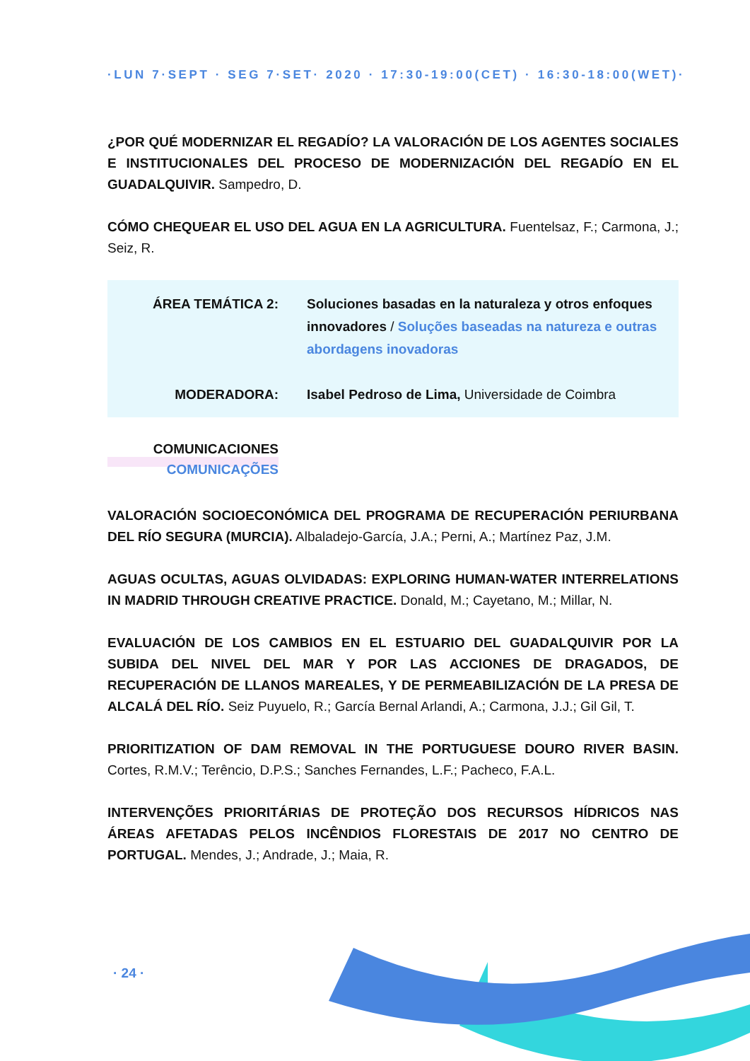·LUN 7·SEPT · SEG 7·SET· 2020 · 17:30-19:00(CET) · 16:30-18:00(WET)·
¿POR QUÉ MODERNIZAR EL REGADÍO? LA VALORACIÓN DE LOS AGENTES SOCIALES E INSTITUCIONALES DEL PROCESO DE MODERNIZACIÓN DEL REGADÍO EN EL GUADALQUIVIR. Sampedro, D.
CÓMO CHEQUEAR EL USO DEL AGUA EN LA AGRICULTURA. Fuentelsaz, F.; Carmona, J.; Seiz, R.
ÁREA TEMÁTICA 2: Soluciones basadas en la naturaleza y otros enfoques innovadores / Soluções baseadas na natureza e outras abordagens inovadoras
MODERADORA: Isabel Pedroso de Lima, Universidade de Coimbra
COMUNICACIONES
COMUNICAÇÕES
VALORACIÓN SOCIOECONÓMICA DEL PROGRAMA DE RECUPERACIÓN PERIURBANA DEL RÍO SEGURA (MURCIA). Albaladejo-García, J.A.; Perni, A.; Martínez Paz, J.M.
AGUAS OCULTAS, AGUAS OLVIDADAS: EXPLORING HUMAN-WATER INTERRELATIONS IN MADRID THROUGH CREATIVE PRACTICE. Donald, M.; Cayetano, M.; Millar, N.
EVALUACIÓN DE LOS CAMBIOS EN EL ESTUARIO DEL GUADALQUIVIR POR LA SUBIDA DEL NIVEL DEL MAR Y POR LAS ACCIONES DE DRAGADOS, DE RECUPERACIÓN DE LLANOS MAREALES, Y DE PERMEABILIZACIÓN DE LA PRESA DE ALCALÁ DEL RÍO. Seiz Puyuelo, R.; García Bernal Arlandi, A.; Carmona, J.J.; Gil Gil, T.
PRIORITIZATION OF DAM REMOVAL IN THE PORTUGUESE DOURO RIVER BASIN. Cortes, R.M.V.; Terêncio, D.P.S.; Sanches Fernandes, L.F.; Pacheco, F.A.L.
INTERVENÇÕES PRIORITÁRIAS DE PROTEÇÃO DOS RECURSOS HÍDRICOS NAS ÁREAS AFETADAS PELOS INCÊNDIOS FLORESTAIS DE 2017 NO CENTRO DE PORTUGAL. Mendes, J.; Andrade, J.; Maia, R.
· 24 ·